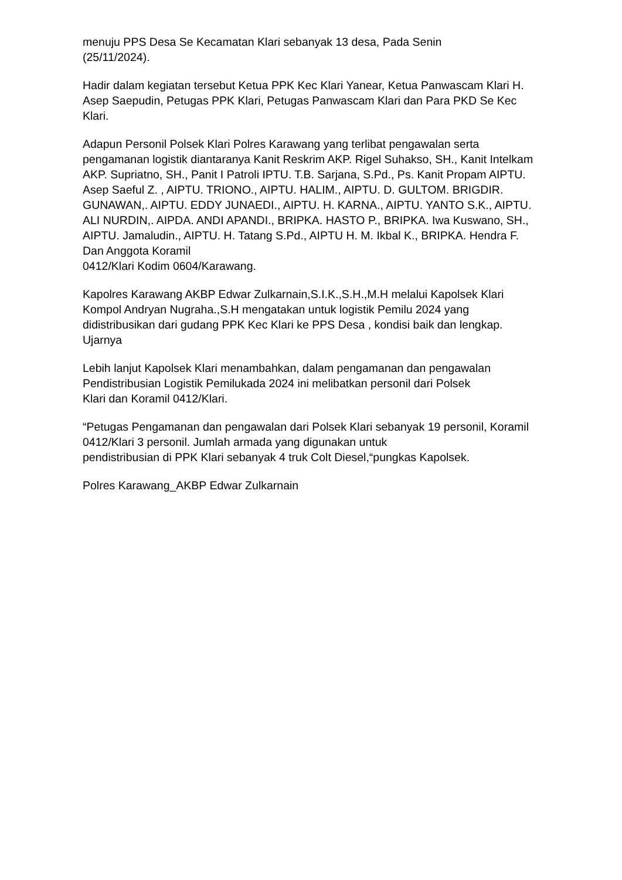menuju PPS Desa Se Kecamatan Klari sebanyak 13 desa, Pada Senin
(25/11/2024).
Hadir dalam kegiatan tersebut Ketua PPK Kec Klari Yanear, Ketua Panwascam Klari H. Asep Saepudin, Petugas PPK Klari, Petugas Panwascam Klari dan Para PKD Se Kec Klari.
Adapun Personil Polsek Klari Polres Karawang yang terlibat pengawalan serta pengamanan logistik diantaranya Kanit Reskrim AKP. Rigel Suhakso, SH., Kanit Intelkam AKP. Supriatno, SH., Panit I Patroli IPTU. T.B. Sarjana, S.Pd., Ps. Kanit Propam AIPTU. Asep Saeful Z. , AIPTU. TRIONO., AIPTU. HALIM., AIPTU. D. GULTOM. BRIGDIR. GUNAWAN,. AIPTU. EDDY JUNAEDI., AIPTU. H. KARNA., AIPTU. YANTO S.K., AIPTU. ALI NURDIN,. AIPDA. ANDI APANDI., BRIPKA. HASTO P., BRIPKA. Iwa Kuswano, SH., AIPTU. Jamaludin., AIPTU. H. Tatang S.Pd., AIPTU H. M. Ikbal K., BRIPKA. Hendra F. Dan Anggota Koramil
0412/Klari Kodim 0604/Karawang.
Kapolres Karawang AKBP Edwar Zulkarnain,S.I.K.,S.H.,M.H melalui Kapolsek Klari Kompol Andryan Nugraha.,S.H mengatakan untuk logistik Pemilu 2024 yang didistribusikan dari gudang PPK Kec Klari ke PPS Desa , kondisi baik dan lengkap. Ujarnya
Lebih lanjut Kapolsek Klari menambahkan, dalam pengamanan dan pengawalan Pendistribusian Logistik Pemilukada 2024 ini melibatkan personil dari Polsek
Klari dan Koramil 0412/Klari.
“Petugas Pengamanan dan pengawalan dari Polsek Klari sebanyak 19 personil, Koramil 0412/Klari 3 personil. Jumlah armada yang digunakan untuk
pendistribusian di PPK Klari sebanyak 4 truk Colt Diesel,“pungkas Kapolsek.
Polres Karawang_AKBP Edwar Zulkarnain